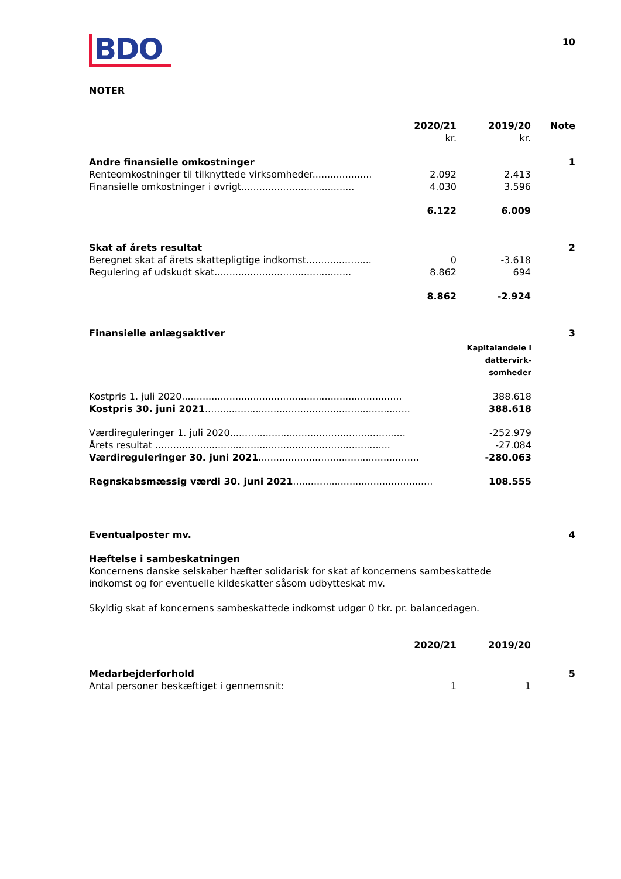10
BDO
NOTER
| | | 2020/21 kr. | 2019/20 kr. | Note |
| --- | --- | --- | --- | --- |
| Andre finansielle omkostninger | | | | 1 |
| Renteomkostninger til tilknyttede virksomheder.................... | | 2.092 | 2.413 | |
| Finansielle omkostninger i øvrigt...................................... | | 4.030 | 3.596 | |
| | | 6.122 | 6.009 | |
| Skat af årets resultat | | | | 2 |
| Beregnet skat af årets skattepligtige indkomst...................... | | 0 | -3.618 | |
| Regulering af udskudt skat.............................................. | | 8.862 | 694 | |
| | | 8.862 | -2.924 | |
| Finansielle anlægsaktiver | | 3 |
| | Kapitalandele i dattervirk- somheder | |
| Kostpris 1. juli 2020.......................................................................... | 388.618 | |
| Kostpris 30. juni 2021 ..................................................................... | 388.618 | |
| Værdireguleringer 1. juli 2020........................................................... | -252.979 | |
| Årets resultat ............................................................................... | -27.084 | |
| Værdireguleringer 30. juni 2021 ...................................................... | -280.063 | |
| Regnskabsmæssig værdi 30. juni 2021 ............................................... | 108.555 | |
| Eventualposter mv. | 4 |
Hæftelse i sambeskatningen
Koncernens danske selskaber hæfter solidarisk for skat af koncernens sambeskattede indkomst og for eventuelle kildeskatter såsom udbytteskat mv.
Skyldig skat af koncernens sambeskattede indkomst udgør 0 tkr. pr. balancedagen.
| | | 2020/21 | 2019/20 | |
| --- | --- | --- | --- | --- |
| Medarbejderforhold | | | | 5 |
| Antal personer beskæftiget i gennemsnit: | | 1 | 1 | |